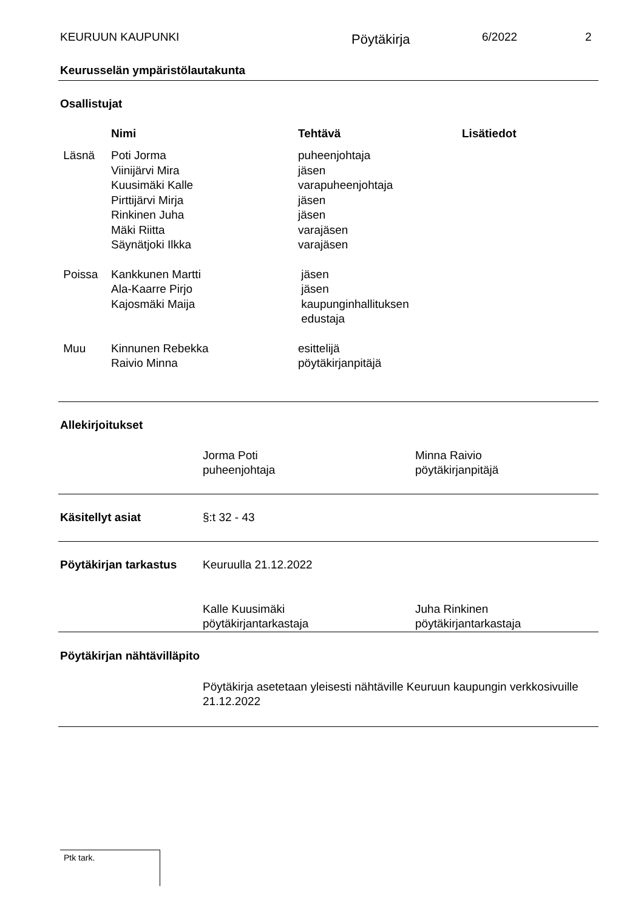KEURUUN KAUPUNKI Pöytäkirja 6/2022 2
Keurusselän ympäristölautakunta
Osallistujat
| | Nimi | Tehtävä | Lisätiedot |
| --- | --- | --- | --- |
| Läsnä | Poti Jorma Viinijärvi Mira Kuusimäki Kalle Pirttijärvi Mirja Rinkinen Juha Mäki Riitta Säynätjoki Ilkka | puheenjohtaja jäsen varapuheenjohtaja jäsen jäsen varajäsen varajäsen | |
| Poissa | Kankkunen Martti Ala-Kaarre Pirjo Kajosmäki Maija | jäsen jäsen kaupunginhallituksen edustaja | |
| Muu | Kinnunen Rebekka Raivio Minna | esittelijä pöytäkirjanpitäjä | |
Allekirjoitukset
Jorma Poti
puheenjohtaja Minna Raivio
pöytäkirjanpitäjä
Käsitellyt asiat §:t 32 - 43
Pöytäkirjan tarkastus Keuruulla 21.12.2022
Kalle Kuusimäki
pöytäkirjantarkastaja Juha Rinkinen
pöytäkirjantarkastaja
Pöytäkirjan nähtävilläpito
Pöytäkirja asetetaan yleisesti nähtäville Keuruun kaupungin verkkosivuille 21.12.2022
Ptk tark.